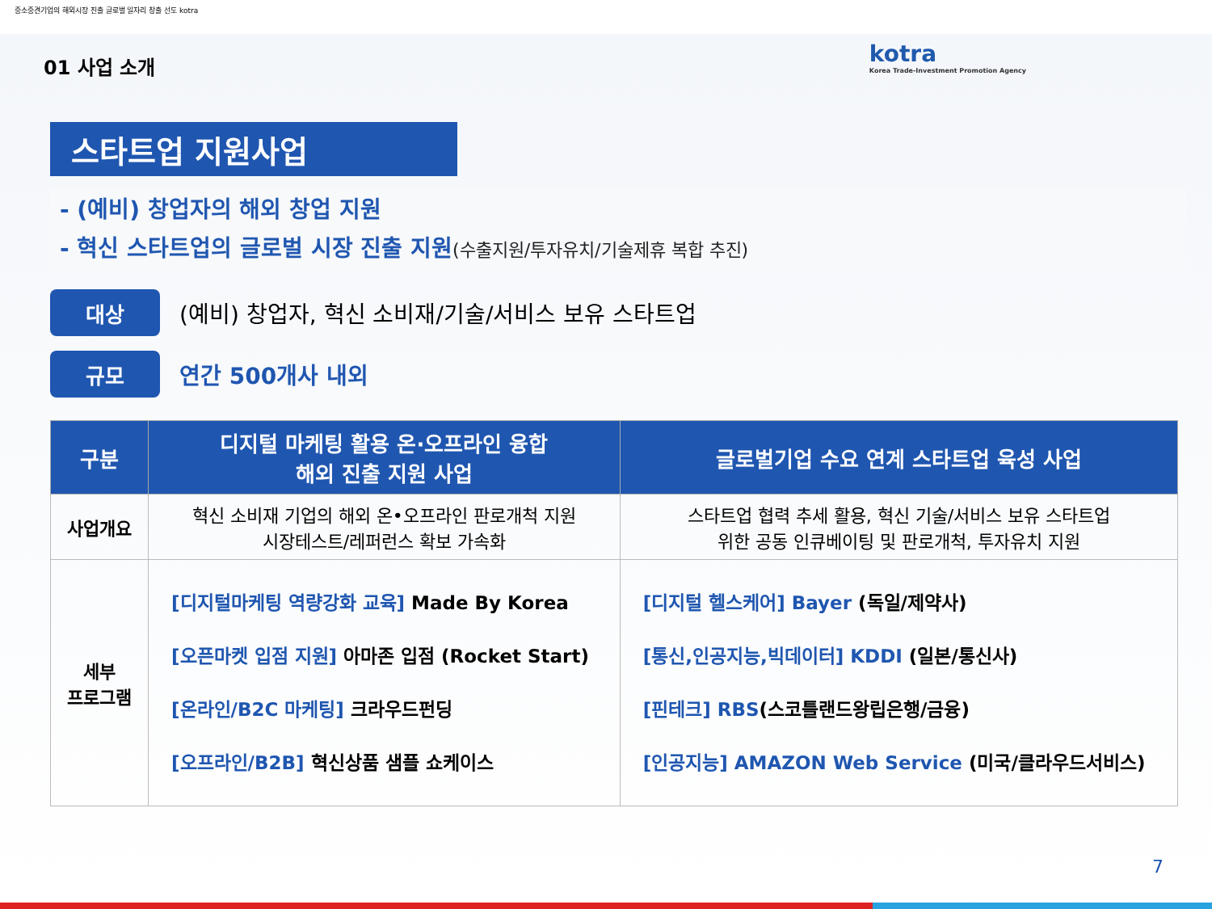중소중견기업의 해외시장 진출 글로벌 일자리 창출 선도 kotra
kotra
Korea Trade-Investment Promotion Agency
01 사업 소개
스타트업 지원사업
- (예비) 창업자의 해외 창업 지원
- 혁신 스타트업의 글로벌 시장 진출 지원(수출지원/투자유치/기술제휴 복합 추진)
대상
(예비) 창업자, 혁신 소비재/기술/서비스 보유 스타트업
규모
연간 500개사 내외
| 구분 | 디지털 마케팅 활용 온·오프라인 융합 해외 진출 지원 사업 | 글로벌기업 수요 연계 스타트업 육성 사업 |
| --- | --- | --- |
| 사업개요 | 혁신 소비재 기업의 해외 온•오프라인 판로개척 지원 시장테스트/레퍼런스 확보 가속화 | 스타트업 협력 추세 활용, 혁신 기술/서비스 보유 스타트업 위한 공동 인큐베이팅 및 판로개척, 투자유치 지원 |
| 세부 프로그램 | [디지털마케팅 역량강화 교육] Made By Korea [오픈마켓 입점 지원] 아마존 입점 (Rocket Start) [온라인/B2C 마케팅] 크라우드펀딩 [오프라인/B2B] 혁신상품 샘플 쇼케이스 | [디지털 헬스케어] Bayer (독일/제약사) [통신,인공지능,빅데이터] KDDI (일본/통신사) [핀테크] RBS (스코틀랜드왕립은행/금융) [인공지능] AMAZON Web Service (미국/클라우드서비스) |
7